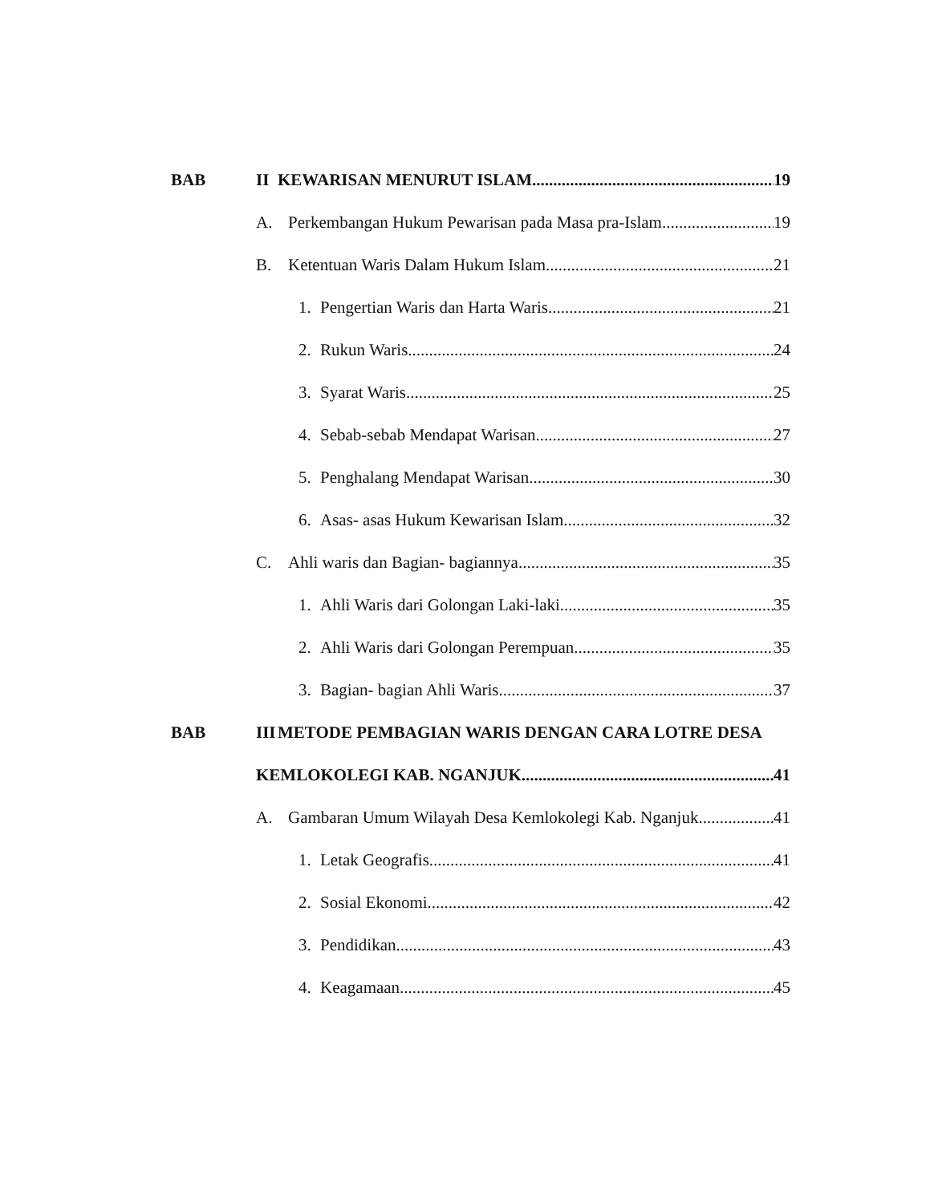BAB II KEWARISAN MENURUT ISLAM 19
A. Perkembangan Hukum Pewarisan pada Masa pra-Islam 19
B. Ketentuan Waris Dalam Hukum Islam 21
1. Pengertian Waris dan Harta Waris 21
2. Rukun Waris 24
3. Syarat Waris 25
4. Sebab-sebab Mendapat Warisan 27
5. Penghalang Mendapat Warisan 30
6. Asas- asas Hukum Kewarisan Islam 32
C. Ahli waris dan Bagian- bagiannya 35
1. Ahli Waris dari Golongan Laki-laki 35
2. Ahli Waris dari Golongan Perempuan 35
3. Bagian- bagian Ahli Waris 37
BAB III METODE PEMBAGIAN WARIS DENGAN CARA LOTRE DESA
KEMLOKOLEGI KAB. NGANJUK 41
A. Gambaran Umum Wilayah Desa Kemlokolegi Kab. Nganjuk 41
1. Letak Geografis 41
2. Sosial Ekonomi 42
3. Pendidikan 43
4. Keagamaan 45